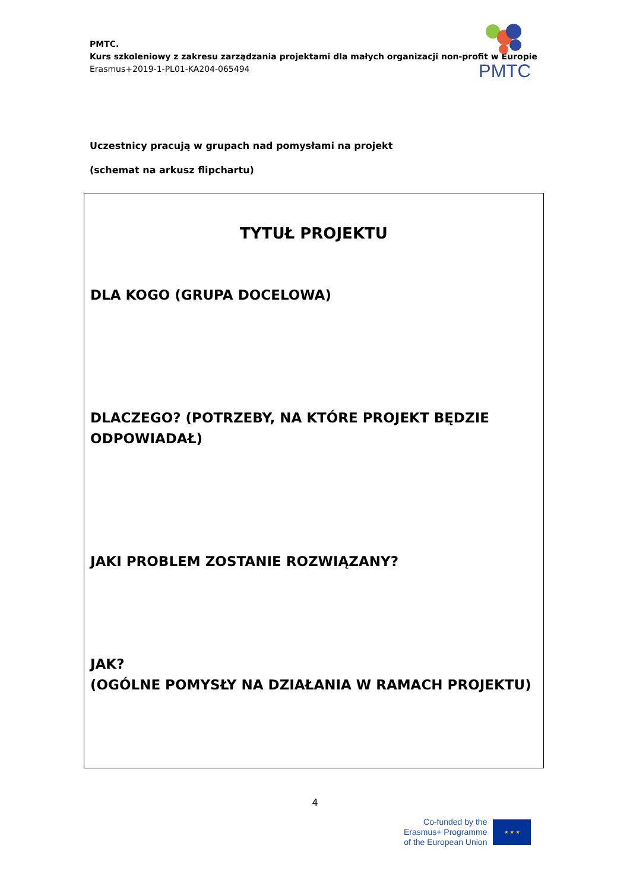PMTC.
Kurs szkoleniowy z zakresu zarządzania projektami dla małych organizacji non-profit w Europie
Erasmus+2019-1-PL01-KA204-065494
PMTC
Uczestnicy pracują w grupach nad pomysłami na projekt
(schemat na arkusz flipchartu)
TYTUŁ PROJEKTU
DLA KOGO (GRUPA DOCELOWA)
DLACZEGO? (POTRZEBY, NA KTÓRE PROJEKT BĘDZIE ODPOWIADAŁ)
JAKI PROBLEM ZOSTANIE ROZWIĄZANY?
JAK?
(OGÓLNE POMYSŁY NA DZIAŁANIA W RAMACH PROJEKTU)
4
Co-funded by the
Erasmus+ Programme
of the European Union
★ ★ ★